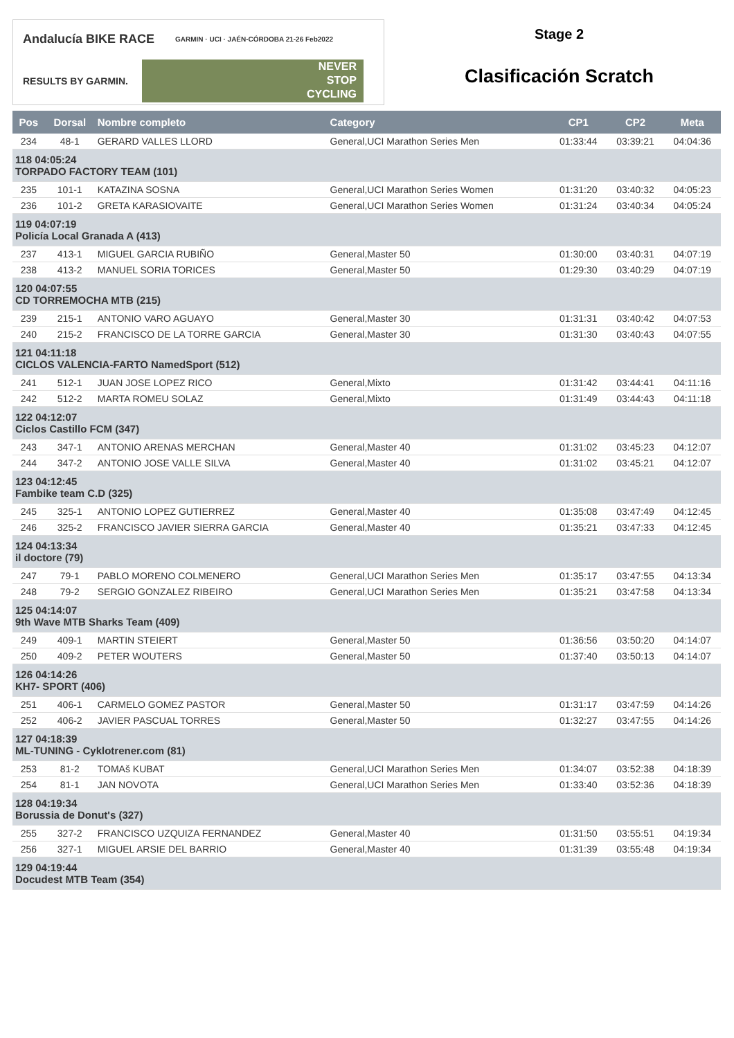Andalucía BIKE RACE GARMIN · UCI · JAÉN-CÓRDOBA 21-26 Feb2022
RESULTS BY GARMIN.
NEVER
STOP
CYCLING
Stage 2
Clasificación Scratch
| Pos | Dorsal | Nombre completo | Category | CP1 | CP2 | Meta |
| --- | --- | --- | --- | --- | --- | --- |
| 234 | 48-1 | GERARD VALLES LLORD | General,UCI Marathon Series Men | 01:33:44 | 03:39:21 | 04:04:36 |
| 118 04:05:24 TORPADO FACTORY TEAM (101) | | | | | | |
| 235 | 101-1 | KATAZINA SOSNA | General,UCI Marathon Series Women | 01:31:20 | 03:40:32 | 04:05:23 |
| 236 | 101-2 | GRETA KARASIOVAITE | General,UCI Marathon Series Women | 01:31:24 | 03:40:34 | 04:05:24 |
| 119 04:07:19 Policía Local Granada A (413) | | | | | | |
| 237 | 413-1 | MIGUEL GARCIA RUBIÑO | General,Master 50 | 01:30:00 | 03:40:31 | 04:07:19 |
| 238 | 413-2 | MANUEL SORIA TORICES | General,Master 50 | 01:29:30 | 03:40:29 | 04:07:19 |
| 120 04:07:55 CD TORREMOCHA MTB (215) | | | | | | |
| 239 | 215-1 | ANTONIO VARO AGUAYO | General,Master 30 | 01:31:31 | 03:40:42 | 04:07:53 |
| 240 | 215-2 | FRANCISCO DE LA TORRE GARCIA | General,Master 30 | 01:31:30 | 03:40:43 | 04:07:55 |
| 121 04:11:18 CICLOS VALENCIA-FARTO NamedSport (512) | | | | | | |
| 241 | 512-1 | JUAN JOSE LOPEZ RICO | General,Mixto | 01:31:42 | 03:44:41 | 04:11:16 |
| 242 | 512-2 | MARTA ROMEU SOLAZ | General,Mixto | 01:31:49 | 03:44:43 | 04:11:18 |
| 122 04:12:07 Ciclos Castillo FCM (347) | | | | | | |
| 243 | 347-1 | ANTONIO ARENAS MERCHAN | General,Master 40 | 01:31:02 | 03:45:23 | 04:12:07 |
| 244 | 347-2 | ANTONIO JOSE VALLE SILVA | General,Master 40 | 01:31:02 | 03:45:21 | 04:12:07 |
| 123 04:12:45 Fambike team C.D (325) | | | | | | |
| 245 | 325-1 | ANTONIO LOPEZ GUTIERREZ | General,Master 40 | 01:35:08 | 03:47:49 | 04:12:45 |
| 246 | 325-2 | FRANCISCO JAVIER SIERRA GARCIA | General,Master 40 | 01:35:21 | 03:47:33 | 04:12:45 |
| 124 04:13:34 il doctore (79) | | | | | | |
| 247 | 79-1 | PABLO MORENO COLMENERO | General,UCI Marathon Series Men | 01:35:17 | 03:47:55 | 04:13:34 |
| 248 | 79-2 | SERGIO GONZALEZ RIBEIRO | General,UCI Marathon Series Men | 01:35:21 | 03:47:58 | 04:13:34 |
| 125 04:14:07 9th Wave MTB Sharks Team (409) | | | | | | |
| 249 | 409-1 | MARTIN STEIERT | General,Master 50 | 01:36:56 | 03:50:20 | 04:14:07 |
| 250 | 409-2 | PETER WOUTERS | General,Master 50 | 01:37:40 | 03:50:13 | 04:14:07 |
| 126 04:14:26 KH7- SPORT (406) | | | | | | |
| 251 | 406-1 | CARMELO GOMEZ PASTOR | General,Master 50 | 01:31:17 | 03:47:59 | 04:14:26 |
| 252 | 406-2 | JAVIER PASCUAL TORRES | General,Master 50 | 01:32:27 | 03:47:55 | 04:14:26 |
| 127 04:18:39 ML-TUNING - Cyklotrener.com (81) | | | | | | |
| 253 | 81-2 | TOMAš KUBAT | General,UCI Marathon Series Men | 01:34:07 | 03:52:38 | 04:18:39 |
| 254 | 81-1 | JAN NOVOTA | General,UCI Marathon Series Men | 01:33:40 | 03:52:36 | 04:18:39 |
| 128 04:19:34 Borussia de Donut's (327) | | | | | | |
| 255 | 327-2 | FRANCISCO UZQUIZA FERNANDEZ | General,Master 40 | 01:31:50 | 03:55:51 | 04:19:34 |
| 256 | 327-1 | MIGUEL ARSIE DEL BARRIO | General,Master 40 | 01:31:39 | 03:55:48 | 04:19:34 |
| 129 04:19:44 Docudest MTB Team (354) | | | | | | |